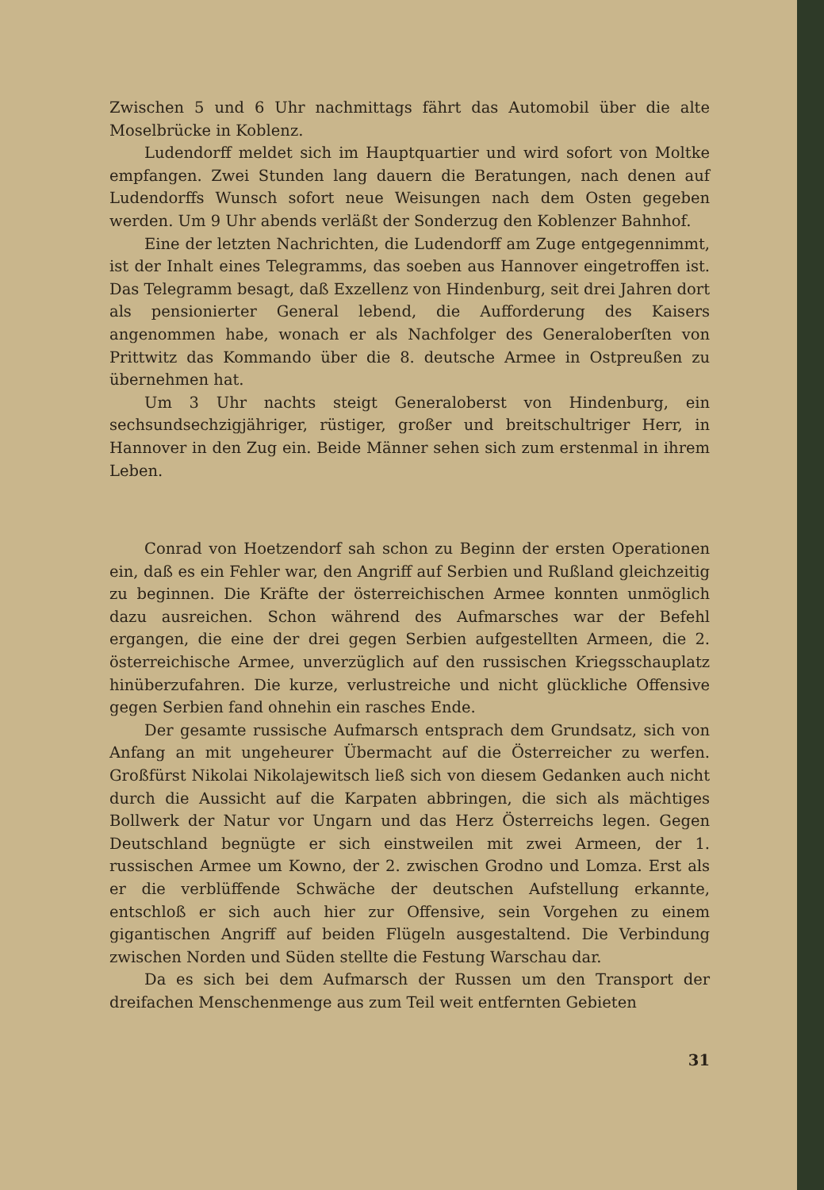Zwischen 5 und 6 Uhr nachmittags fährt das Automobil über die alte Moselbrücke in Koblenz.
Ludendorff meldet sich im Hauptquartier und wird sofort von Moltke empfangen. Zwei Stunden lang dauern die Beratungen, nach denen auf Ludendorffs Wunsch sofort neue Weisungen nach dem Osten gegeben werden. Um 9 Uhr abends verläßt der Sonderzug den Koblenzer Bahnhof.
Eine der letzten Nachrichten, die Ludendorff am Zuge entgegennimmt, ist der Inhalt eines Telegramms, das soeben aus Hannover eingetroffen ist. Das Telegramm besagt, daß Exzellenz von Hindenburg, seit drei Jahren dort als pensionierter General lebend, die Aufforderung des Kaisers angenommen habe, wonach er als Nachfolger des Generaloberſten von Prittwitz das Kommando über die 8. deutsche Armee in Ostpreußen zu übernehmen hat.
Um 3 Uhr nachts steigt Generaloberst von Hindenburg, ein sechsundsechzigjähriger, rüstiger, großer und breitschultriger Herr, in Hannover in den Zug ein. Beide Männer sehen sich zum erstenmal in ihrem Leben.
Conrad von Hoetzendorf sah schon zu Beginn der ersten Operationen ein, daß es ein Fehler war, den Angriff auf Serbien und Rußland gleichzeitig zu beginnen. Die Kräfte der österreichischen Armee konnten unmöglich dazu ausreichen. Schon während des Aufmarsches war der Befehl ergangen, die eine der drei gegen Serbien aufgestellten Armeen, die 2. österreichische Armee, unverzüglich auf den russischen Kriegsschauplatz hinüberzufahren. Die kurze, verlustreiche und nicht glückliche Offensive gegen Serbien fand ohnehin ein rasches Ende.
Der gesamte russische Aufmarsch entsprach dem Grundsatz, sich von Anfang an mit ungeheurer Übermacht auf die Österreicher zu werfen. Großfürst Nikolai Nikolajewitsch ließ sich von diesem Gedanken auch nicht durch die Aussicht auf die Karpaten abbringen, die sich als mächtiges Bollwerk der Natur vor Ungarn und das Herz Österreichs legen. Gegen Deutschland begnügte er sich einstweilen mit zwei Armeen, der 1. russischen Armee um Kowno, der 2. zwischen Grodno und Lomza. Erst als er die verblüffende Schwäche der deutschen Aufstellung erkannte, entschloß er sich auch hier zur Offensive, sein Vorgehen zu einem gigantischen Angriff auf beiden Flügeln ausgestaltend. Die Verbindung zwischen Norden und Süden stellte die Festung Warschau dar.
Da es sich bei dem Aufmarsch der Russen um den Transport der dreifachen Menschenmenge aus zum Teil weit entfernten Gebieten
31